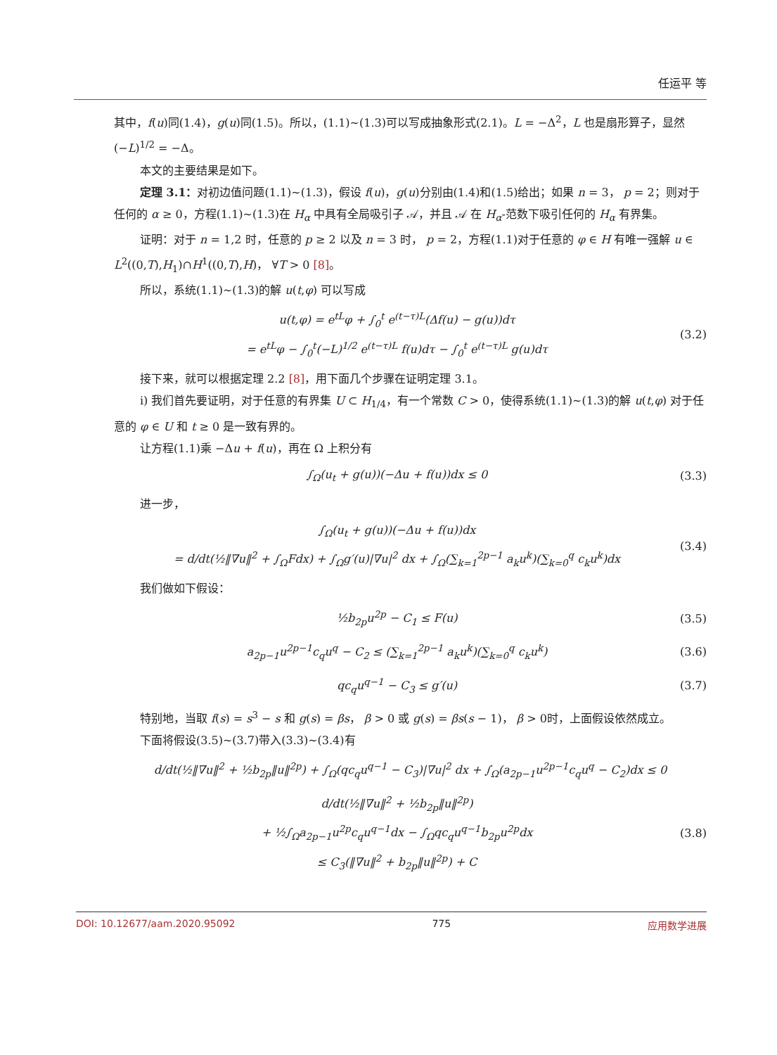任运平 等
其中，f(u)同(1.4)，g(u)同(1.5)。所以，(1.1)~(1.3)可以写成抽象形式(2.1)。L = −Δ<sup>2</sup>，L 也是扇形算子，显然 (−L)<sup>1/2</sup> = −Δ。
本文的主要结果是如下。
定理 3.1：对初边值问题(1.1)~(1.3)，假设 f(u)，g(u)分别由(1.4)和(1.5)给出；如果 n = 3， p = 2；则对于任何的 α ≥ 0，方程(1.1)~(1.3)在 H<sub>α</sub> 中具有全局吸引子 𝒜，并且 𝒜 在 H<sub>α</sub>-范数下吸引任何的 H<sub>α</sub> 有界集。
证明：对于 n = 1,2 时，任意的 p ≥ 2 以及 n = 3 时， p = 2，方程(1.1)对于任意的 φ ∈ H 有唯一强解 u ∈ L<sup>2</sup>((0,T),H<sub>1</sub>)∩H<sup>1</sup>((0,T),H)， ∀T > 0 [8]。
所以，系统(1.1)~(1.3)的解 u(t,φ) 可以写成
u(t,φ) = e<sup>tL</sup>φ + ∫<sub>0</sub><sup>t</sup> e<sup>(t−τ)L</sup>(Δf(u) − g(u))dτ
= e<sup>tL</sup>φ − ∫<sub>0</sub><sup>t</sup>(−L)<sup>1/2</sup> e<sup>(t−τ)L</sup> f(u)dτ − ∫<sub>0</sub><sup>t</sup> e<sup>(t−τ)L</sup> g(u)dτ
(3.2)
接下来，就可以根据定理 2.2 [8]，用下面几个步骤在证明定理 3.1。
i) 我们首先要证明，对于任意的有界集 U ⊂ H<sub>1/4</sub>，有一个常数 C > 0，使得系统(1.1)~(1.3)的解 u(t,φ) 对于任意的 φ ∈ U 和 t ≥ 0 是一致有界的。
让方程(1.1)乘 −Δu + f(u)，再在 Ω 上积分有
∫<sub>Ω</sub>(u<sub>t</sub> + g(u))(−Δu + f(u))dx ≤ 0
(3.3)
进一步，
∫<sub>Ω</sub>(u<sub>t</sub> + g(u))(−Δu + f(u))dx
= d/dt(½‖∇u‖<sup>2</sup> + ∫<sub>Ω</sub>Fdx) + ∫<sub>Ω</sub>g′(u)|∇u|<sup>2</sup> dx + ∫<sub>Ω</sub>(∑<sub>k=1</sub><sup>2p−1</sup> a<sub>k</sub>u<sup>k</sup>)(∑<sub>k=0</sub><sup>q</sup> c<sub>k</sub>u<sup>k</sup>)dx
(3.4)
我们做如下假设：
½b<sub>2p</sub>u<sup>2p</sup> − C<sub>1</sub> ≤ F(u) (3.5)
a<sub>2p−1</sub>u<sup>2p−1</sup>c<sub>q</sub>u<sup>q</sup> − C<sub>2</sub> ≤ (∑<sub>k=1</sub><sup>2p−1</sup> a<sub>k</sub>u<sup>k</sup>)(∑<sub>k=0</sub><sup>q</sup> c<sub>k</sub>u<sup>k</sup>)
(3.6)
qc<sub>q</sub>u<sup>q−1</sup> − C<sub>3</sub> ≤ g′(u) (3.7)
特别地，当取 f(s) = s<sup>3</sup> − s 和 g(s) = βs， β > 0 或 g(s) = βs(s − 1)， β > 0时，上面假设依然成立。
下面将假设(3.5)~(3.7)带入(3.3)~(3.4)有
d/dt(½‖∇u‖<sup>2</sup> + ½b<sub>2p</sub>‖u‖<sup>2p</sup>) + ∫<sub>Ω</sub>(qc<sub>q</sub>u<sup>q−1</sup> − C<sub>3</sub>)|∇u|<sup>2</sup> dx + ∫<sub>Ω</sub>(a<sub>2p−1</sub>u<sup>2p−1</sup>c<sub>q</sub>u<sup>q</sup> − C<sub>2</sub>)dx ≤ 0
d/dt(½‖∇u‖<sup>2</sup> + ½b<sub>2p</sub>‖u‖<sup>2p</sup>)
+ ½∫<sub>Ω</sub>a<sub>2p−1</sub>u<sup>2p</sup>c<sub>q</sub>u<sup>q−1</sup>dx − ∫<sub>Ω</sub>qc<sub>q</sub>u<sup>q−1</sup>b<sub>2p</sub>u<sup>2p</sup>dx
≤ C<sub>3</sub>(‖∇u‖<sup>2</sup> + b<sub>2p</sub>‖u‖<sup>2p</sup>) + C
(3.8)
DOI: 10.12677/aam.2020.95092 775 应用数学进展